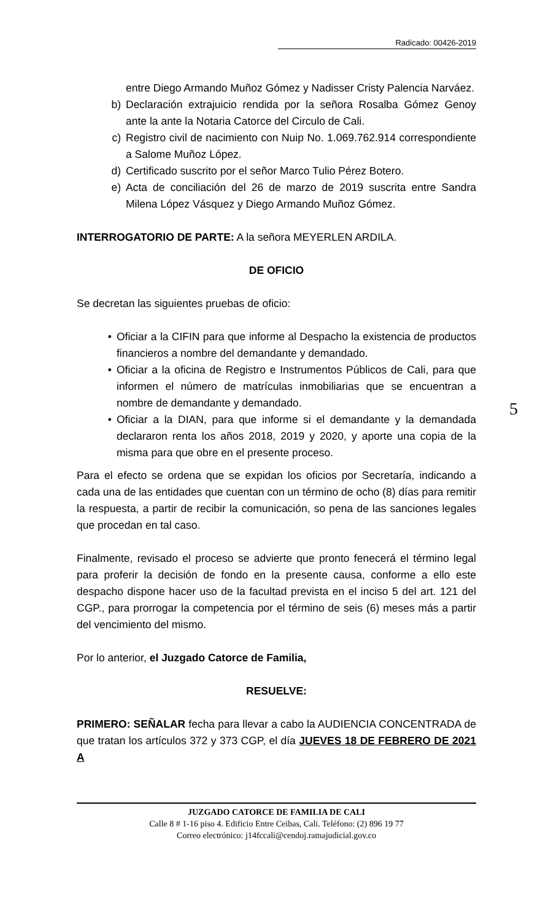Radicado: 00426-2019
entre Diego Armando Muñoz Gómez y Nadisser Cristy Palencia Narváez.
b) Declaración extrajuicio rendida por la señora Rosalba Gómez Genoy ante la ante la Notaria Catorce del Circulo de Cali.
c) Registro civil de nacimiento con Nuip No. 1.069.762.914 correspondiente a Salome Muñoz López.
d) Certificado suscrito por el señor Marco Tulio Pérez Botero.
e) Acta de conciliación del 26 de marzo de 2019 suscrita entre Sandra Milena López Vásquez y Diego Armando Muñoz Gómez.
INTERROGATORIO DE PARTE: A la señora MEYERLEN ARDILA.
DE OFICIO
Se decretan las siguientes pruebas de oficio:
• Oficiar a la CIFIN para que informe al Despacho la existencia de productos financieros a nombre del demandante y demandado.
• Oficiar a la oficina de Registro e Instrumentos Públicos de Cali, para que informen el número de matrículas inmobiliarias que se encuentran a nombre de demandante y demandado.
• Oficiar a la DIAN, para que informe si el demandante y la demandada declararon renta los años 2018, 2019 y 2020, y aporte una copia de la misma para que obre en el presente proceso.
Para el efecto se ordena que se expidan los oficios por Secretaría, indicando a cada una de las entidades que cuentan con un término de ocho (8) días para remitir la respuesta, a partir de recibir la comunicación, so pena de las sanciones legales que procedan en tal caso.
Finalmente, revisado el proceso se advierte que pronto fenecerá el término legal para proferir la decisión de fondo en la presente causa, conforme a ello este despacho dispone hacer uso de la facultad prevista en el inciso 5 del art. 121 del CGP., para prorrogar la competencia por el término de seis (6) meses más a partir del vencimiento del mismo.
Por lo anterior, el Juzgado Catorce de Familia,
RESUELVE:
PRIMERO: SEÑALAR fecha para llevar a cabo la AUDIENCIA CONCENTRADA de que tratan los artículos 372 y 373 CGP, el día JUEVES 18 DE FEBRERO DE 2021 A
JUZGADO CATORCE DE FAMILIA DE CALI
Calle 8 # 1-16 piso 4. Edificio Entre Ceibas, Cali. Teléfono: (2) 896 19 77
Correo electrónico: j14fccali@cendoj.ramajudicial.gov.co
5